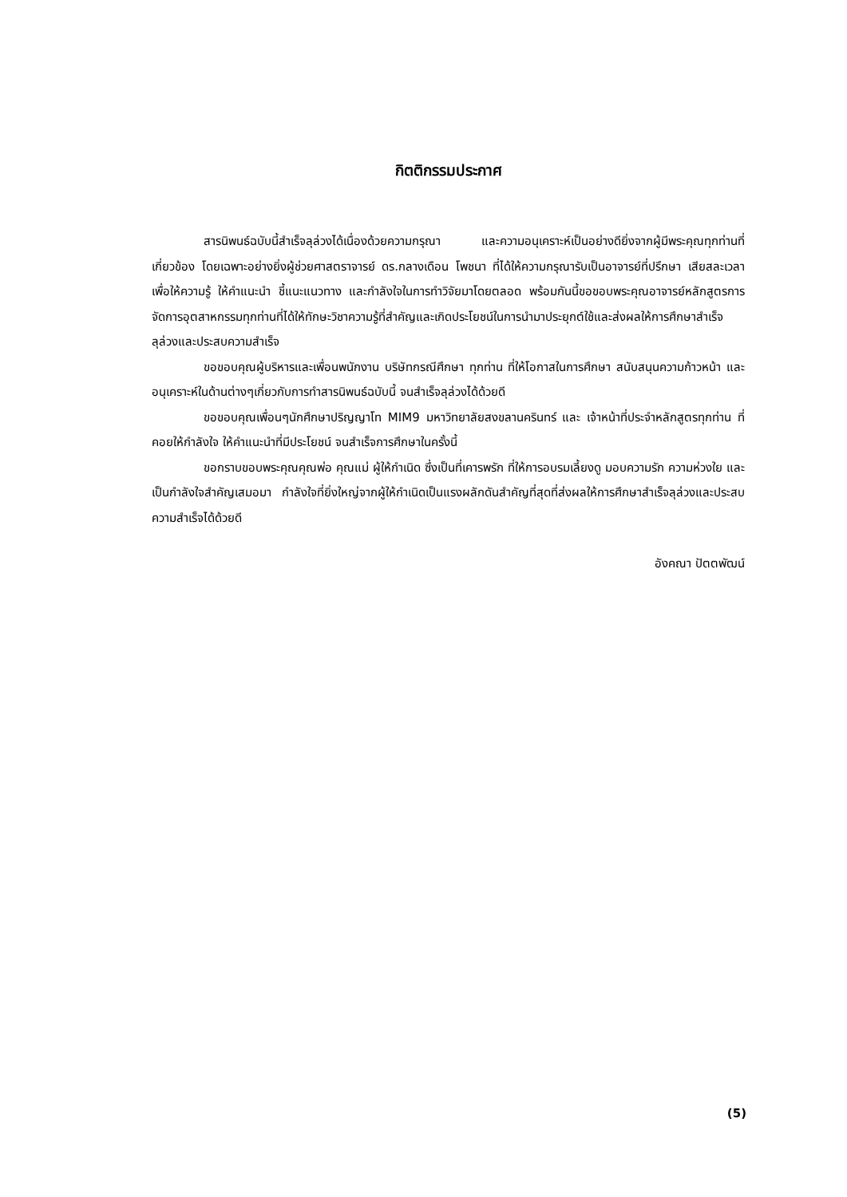กิตติกรรมประกาศ
สารนิพนธ์ฉบับนี้สำเร็จลุล่วงได้เนื่องด้วยความกรุณา และความอนุเคราะห์เป็นอย่างดียิ่งจากผู้มีพระคุณทุกท่านที่เกี่ยวข้อง โดยเฉพาะอย่างยิ่งผู้ช่วยศาสตราจารย์ ดร.กลางเดือน โพชนา ที่ได้ให้ความกรุณารับเป็นอาจารย์ที่ปรึกษา เสียสละเวลาเพื่อให้ความรู้ ให้คำแนะนำ ชี้แนะแนวทาง และกำลังใจในการทำวิจัยมาโดยตลอด พร้อมกันนี้ขอขอบพระคุณอาจารย์หลักสูตรการจัดการอุตสาหกรรมทุกท่านที่ได้ให้ทักษะวิชาความรู้ที่สำคัญและเกิดประโยชน์ในการนำมาประยุกต์ใช้และส่งผลให้การศึกษาสำเร็จลุล่วงและประสบความสำเร็จ
ขอขอบคุณผู้บริหารและเพื่อนพนักงาน บริษัทกรณีศึกษา ทุกท่าน ที่ให้โอกาสในการศึกษา สนับสนุนความก้าวหน้า และอนุเคราะห์ในด้านต่างๆเกี่ยวกับการทำสารนิพนธ์ฉบับนี้ จนสำเร็จลุล่วงได้ด้วยดี
ขอขอบคุณเพื่อนๆนักศึกษาปริญญาโท MIM9 มหาวิทยาลัยสงขลานครินทร์ และ เจ้าหน้าที่ประจำหลักสูตรทุกท่าน ที่คอยให้กำลังใจ ให้คำแนะนำที่มีประโยชน์ จนสำเร็จการศึกษาในครั้งนี้
ขอกราบขอบพระคุณคุณพ่อ คุณแม่ ผู้ให้กำเนิด ซึ่งเป็นที่เคารพรัก ที่ให้การอบรมเลี้ยงดู มอบความรัก ความห่วงใย และเป็นกำลังใจสำคัญเสมอมา กำลังใจที่ยิ่งใหญ่จากผู้ให้กำเนิดเป็นแรงผลักดันสำคัญที่สุดที่ส่งผลให้การศึกษาสำเร็จลุล่วงและประสบความสำเร็จได้ด้วยดี
อังคณา ปัตตพัฒน์
(5)